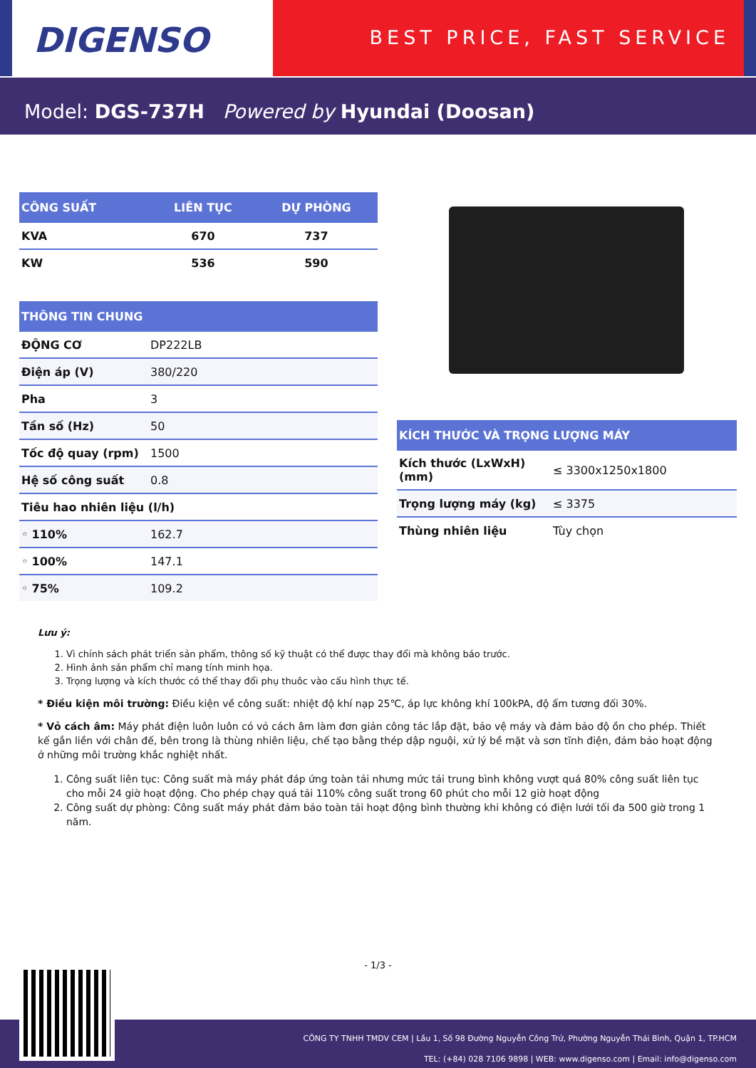DIGENSO
BEST PRICE, FAST SERVICE
Model: DGS-737H Powered by Hyundai (Doosan)
| CÔNG SUẤT | LIÊN TỤC | DỰ PHÒNG |
| --- | --- | --- |
| KVA | 670 | 737 |
| KW | 536 | 590 |
| THÔNG TIN CHUNG | |
| --- | --- |
| ĐỘNG CƠ | DP222LB |
| Điện áp (V) | 380/220 |
| Pha | 3 |
| Tần số (Hz) | 50 |
| Tốc độ quay (rpm) | 1500 |
| Hệ số công suất | 0.8 |
| Tiêu hao nhiên liệu (l/h) | |
| ◦ 110% | 162.7 |
| ◦ 100% | 147.1 |
| ◦ 75% | 109.2 |
| KÍCH THƯỚC VÀ TRỌNG LƯỢNG MÁY | |
| --- | --- |
| Kích thước (LxWxH) (mm) | ≤ 3300x1250x1800 |
| Trọng lượng máy (kg) | ≤ 3375 |
| Thùng nhiên liệu | Tùy chọn |
Lưu ý:
1. Vì chính sách phát triển sản phẩm, thông số kỹ thuật có thể được thay đổi mà không báo trước.
2. Hình ảnh sản phẩm chỉ mang tính minh họa.
3. Trọng lượng và kích thước có thể thay đổi phụ thuôc vào cấu hình thực tế.
* Điều kiện môi trường: Điều kiện về công suất: nhiệt độ khí nạp 25℃, áp lực không khí 100kPA, độ ẩm tương đối 30%.
* Vỏ cách âm: Máy phát điện luôn luôn có vỏ cách âm làm đơn giản công tác lắp đặt, bảo vệ máy và đảm bảo độ ồn cho phép. Thiết kế gắn liền với chân đế, bên trong là thùng nhiên liệu, chế tạo bằng thép dập nguội, xử lý bề mặt và sơn tĩnh điện, đảm bảo hoạt động ở những môi trường khắc nghiệt nhất.
1. Công suất liên tục: Công suất mà máy phát đáp ứng toàn tải nhưng mức tải trung bình không vượt quá 80% công suất liên tục cho mỗi 24 giờ hoạt động. Cho phép chạy quá tải 110% công suất trong 60 phút cho mỗi 12 giờ hoạt động
2. Công suất dự phòng: Công suất máy phát đảm bảo toàn tải hoạt động bình thường khi không có điện lưới tối đa 500 giờ trong 1 năm.
- 1/3 -
CÔNG TY TNHH TMDV CEM | Lầu 1, Số 98 Đường Nguyễn Công Trứ, Phường Nguyễn Thái Bình, Quận 1, TP.HCM
TEL: (+84) 028 7106 9898 | WEB: www.digenso.com | Email: info@digenso.com